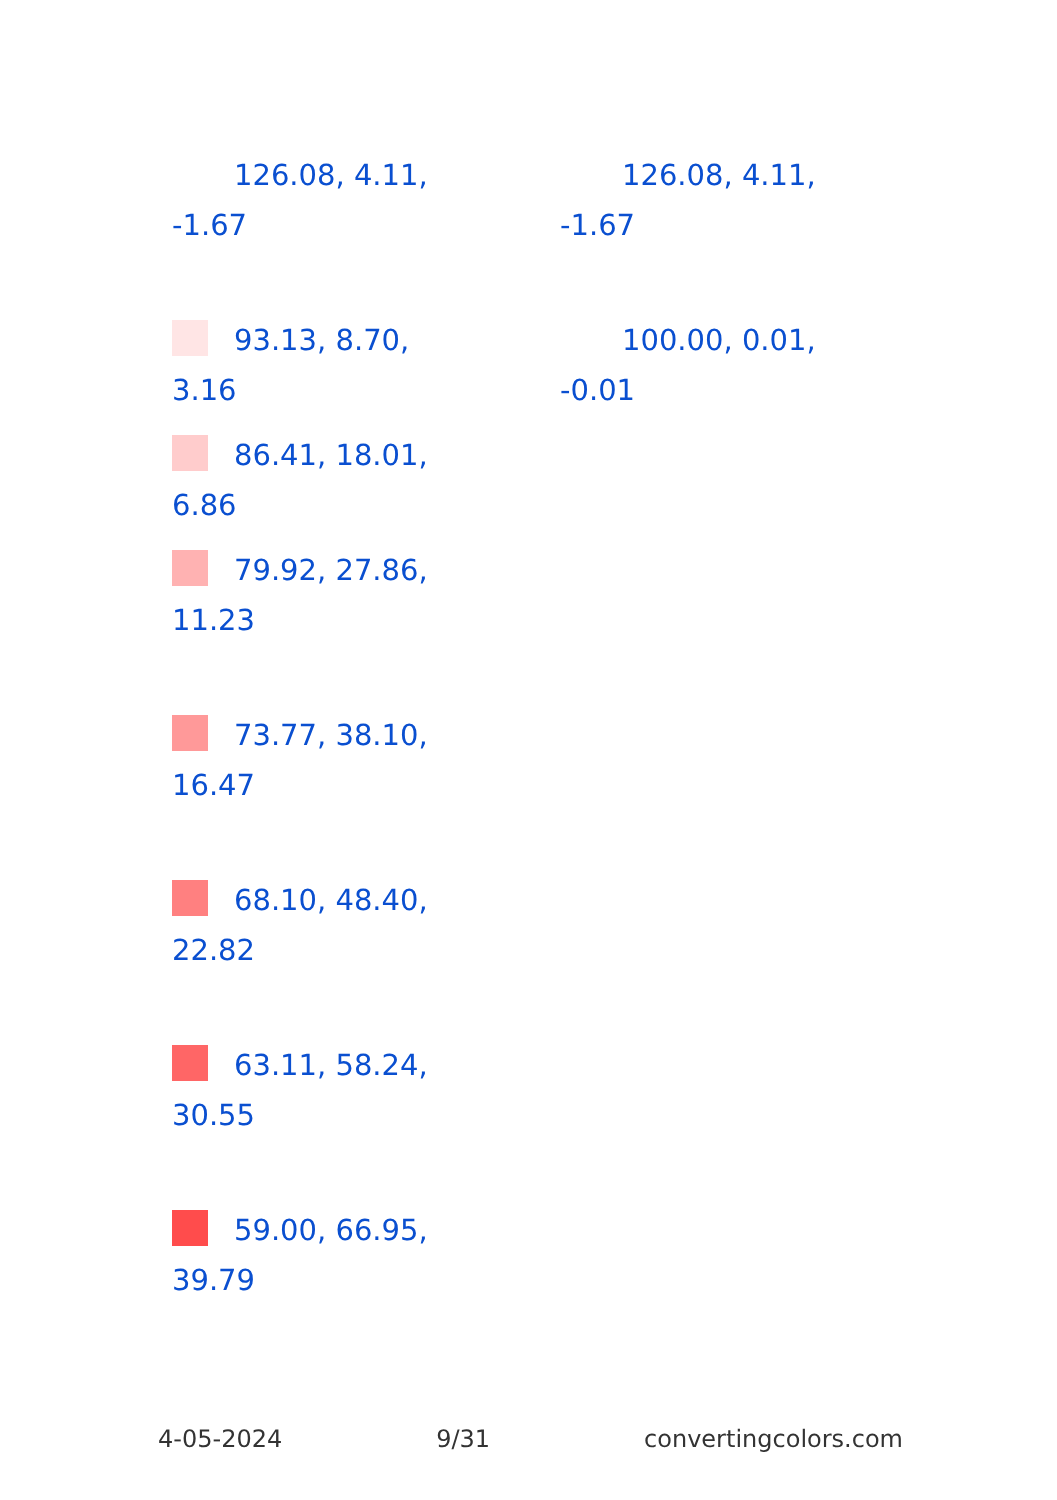126.08, 4.11, -1.67
93.13, 8.70, 3.16
86.41, 18.01, 6.86
79.92, 27.86, 11.23
73.77, 38.10, 16.47
68.10, 48.40, 22.82
63.11, 58.24, 30.55
59.00, 66.95, 39.79
126.08, 4.11, -1.67
100.00, 0.01, -0.01
4-05-2024 9/31 convertingcolors.com